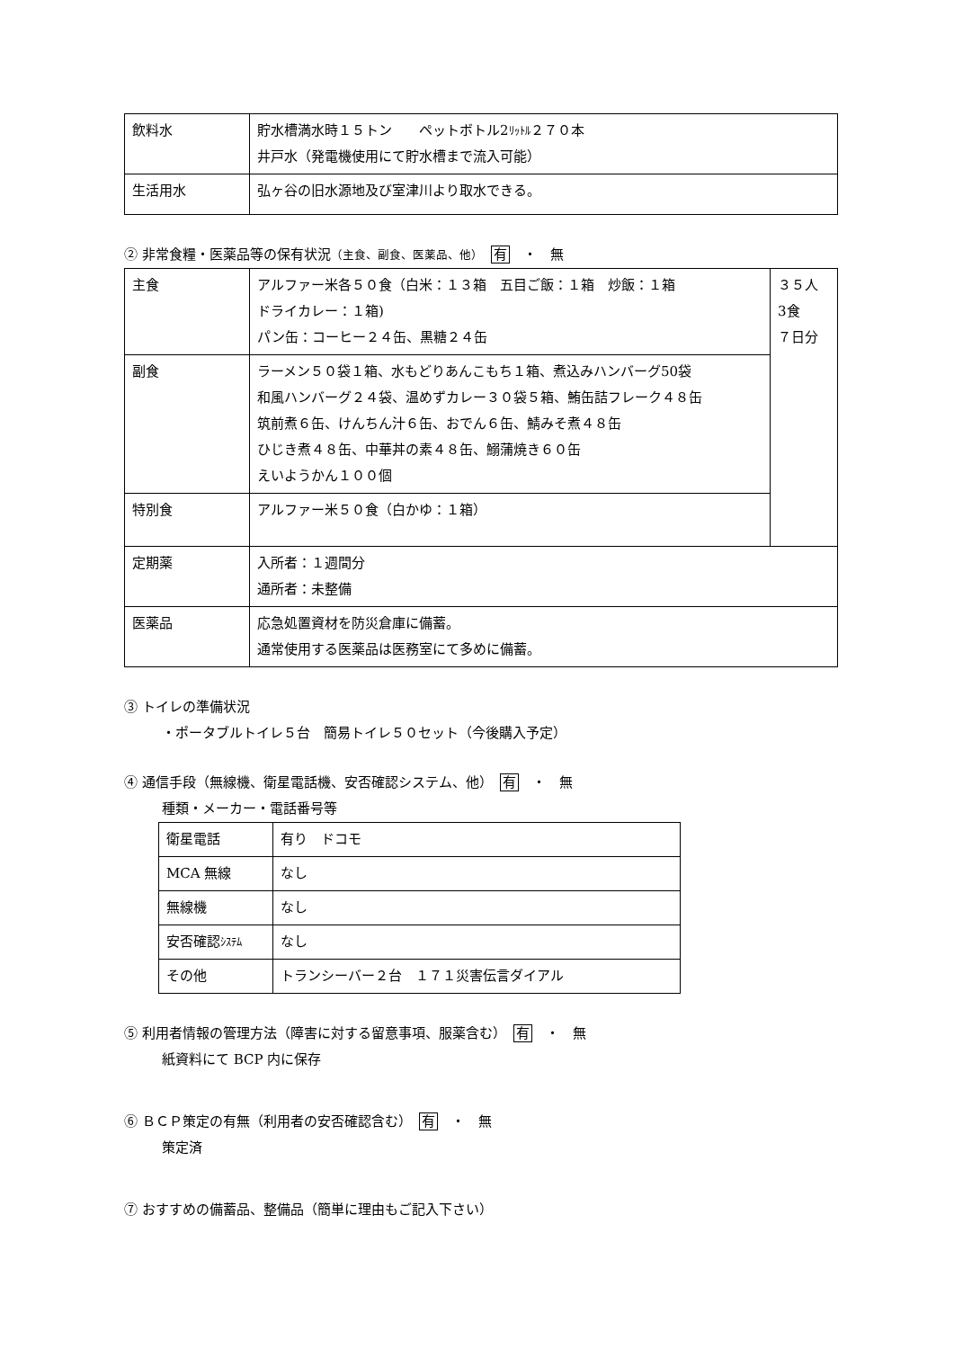| 飲料水 | 貯水槽満水時１５トン ペットボトル2 ﾘｯﾄﾙ ２７０本 井戸水（発電機使用にて貯水槽まで流入可能） |
| 生活用水 | 弘ヶ谷の旧水源地及び室津川より取水できる。 |
② 非常食糧・医薬品等の保有状況（主食、副食、医薬品、他）　有　・　無
| 主食 | アルファー米各５０食（白米：１３箱 五目ご飯：１箱 炒飯：１箱 ドライカレー：１箱) パン缶：コーヒー２４缶、黒糖２４缶 | ３５人 3食 ７日分 |
| 副食 | ラーメン５０袋１箱、水もどりあんこもち１箱、煮込みハンバーグ50袋 和風ハンバーグ２４袋、温めずカレー３０袋５箱、鮪缶詰フレーク４８缶 筑前煮６缶、けんちん汁６缶、おでん６缶、鯖みそ煮４８缶 ひじき煮４８缶、中華丼の素４８缶、鰯蒲焼き６０缶 えいようかん１００個 | |
| 特別食 | アルファー米５０食（白かゆ：１箱） | |
| 定期薬 | 入所者：１週間分 通所者：未整備 | |
| 医薬品 | 応急処置資材を防災倉庫に備蓄。 通常使用する医薬品は医務室にて多めに備蓄。 | |
③ トイレの準備状況
・ポータブルトイレ５台　簡易トイレ５０セット（今後購入予定）
④ 通信手段（無線機、衛星電話機、安否確認システム、他）　有　・　無
種類・メーカー・電話番号等
| 衛星電話 | 有り ドコモ |
| MCA 無線 | なし |
| 無線機 | なし |
| 安否確認 ｼｽﾃﾑ | なし |
| その他 | トランシーバー２台 １７１災害伝言ダイアル |
⑤ 利用者情報の管理方法（障害に対する留意事項、服薬含む）　有　・　無
紙資料にて BCP 内に保存
⑥ ＢＣＰ策定の有無（利用者の安否確認含む）　有　・　無
策定済
⑦ おすすめの備蓄品、整備品（簡単に理由もご記入下さい）